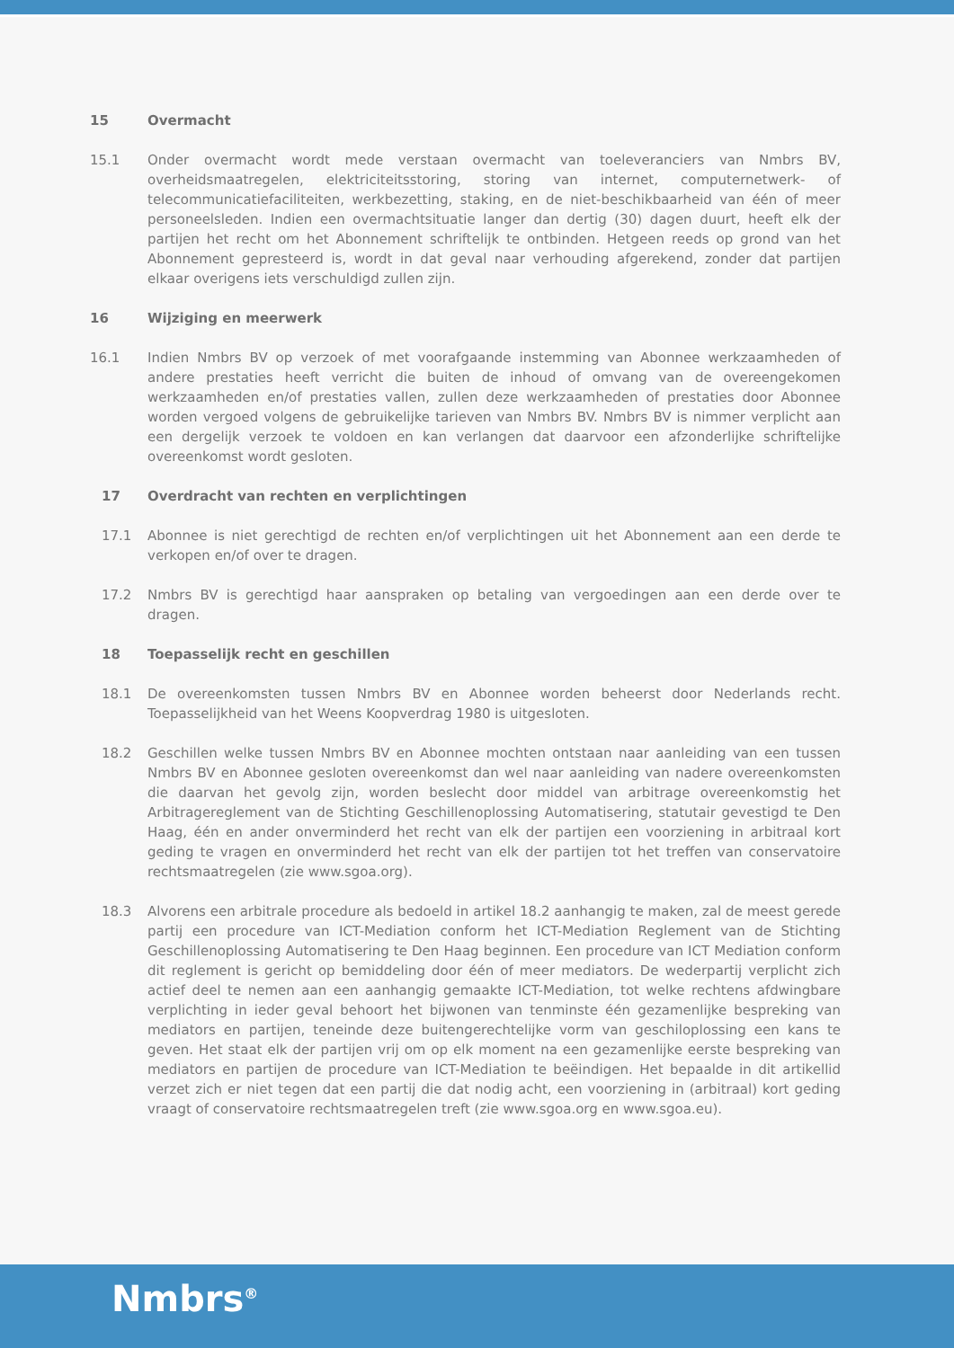15 Overmacht
15.1 Onder overmacht wordt mede verstaan overmacht van toeleveranciers van Nmbrs BV, overheidsmaatregelen, elektriciteitsstoring, storing van internet, computernetwerk- of telecommunicatiefaciliteiten, werkbezetting, staking, en de niet-beschikbaarheid van één of meer personeelsleden. Indien een overmachtsituatie langer dan dertig (30) dagen duurt, heeft elk der partijen het recht om het Abonnement schriftelijk te ontbinden. Hetgeen reeds op grond van het Abonnement gepresteerd is, wordt in dat geval naar verhouding afgerekend, zonder dat partijen elkaar overigens iets verschuldigd zullen zijn.
16 Wijziging en meerwerk
16.1 Indien Nmbrs BV op verzoek of met voorafgaande instemming van Abonnee werkzaamheden of andere prestaties heeft verricht die buiten de inhoud of omvang van de overeengekomen werkzaamheden en/of prestaties vallen, zullen deze werkzaamheden of prestaties door Abonnee worden vergoed volgens de gebruikelijke tarieven van Nmbrs BV. Nmbrs BV is nimmer verplicht aan een dergelijk verzoek te voldoen en kan verlangen dat daarvoor een afzonderlijke schriftelijke overeenkomst wordt gesloten.
17 Overdracht van rechten en verplichtingen
17.1 Abonnee is niet gerechtigd de rechten en/of verplichtingen uit het Abonnement aan een derde te verkopen en/of over te dragen.
17.2 Nmbrs BV is gerechtigd haar aanspraken op betaling van vergoedingen aan een derde over te dragen.
18 Toepasselijk recht en geschillen
18.1 De overeenkomsten tussen Nmbrs BV en Abonnee worden beheerst door Nederlands recht. Toepasselijkheid van het Weens Koopverdrag 1980 is uitgesloten.
18.2 Geschillen welke tussen Nmbrs BV en Abonnee mochten ontstaan naar aanleiding van een tussen Nmbrs BV en Abonnee gesloten overeenkomst dan wel naar aanleiding van nadere overeenkomsten die daarvan het gevolg zijn, worden beslecht door middel van arbitrage overeenkomstig het Arbitragereglement van de Stichting Geschillenoplossing Automatisering, statutair gevestigd te Den Haag, één en ander onverminderd het recht van elk der partijen een voorziening in arbitraal kort geding te vragen en onverminderd het recht van elk der partijen tot het treffen van conservatoire rechtsmaatregelen (zie www.sgoa.org).
18.3 Alvorens een arbitrale procedure als bedoeld in artikel 18.2 aanhangig te maken, zal de meest gerede partij een procedure van ICT-Mediation conform het ICT-Mediation Reglement van de Stichting Geschillenoplossing Automatisering te Den Haag beginnen. Een procedure van ICT Mediation conform dit reglement is gericht op bemiddeling door één of meer mediators. De wederpartij verplicht zich actief deel te nemen aan een aanhangig gemaakte ICT-Mediation, tot welke rechtens afdwingbare verplichting in ieder geval behoort het bijwonen van tenminste één gezamenlijke bespreking van mediators en partijen, teneinde deze buitengerechtelijke vorm van geschiloplossing een kans te geven. Het staat elk der partijen vrij om op elk moment na een gezamenlijke eerste bespreking van mediators en partijen de procedure van ICT-Mediation te beëindigen. Het bepaalde in dit artikellid verzet zich er niet tegen dat een partij die dat nodig acht, een voorziening in (arbitraal) kort geding vraagt of conservatoire rechtsmaatregelen treft (zie www.sgoa.org en www.sgoa.eu).
Nmbrs<sup>®</sup>